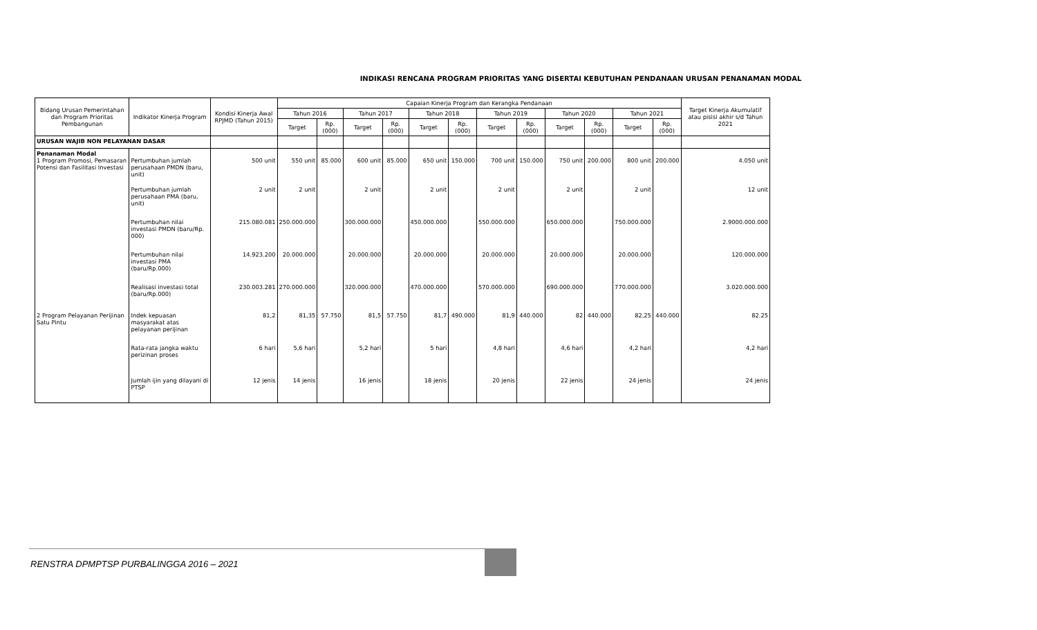INDIKASI RENCANA PROGRAM PRIORITAS YANG DISERTAI KEBUTUHAN PENDANAAN URUSAN PENANAMAN MODAL
| Bidang Urusan Pemerintahan dan Program Prioritas Pembangunan | Indikator Kinerja Program | Kondisi Kinerja Awal RPJMD (Tahun 2015) | Capaian Kinerja Program dan Kerangka Pendanaan | | | | | | | | | | | | Target Kinerja Akumulatif atau pisisi akhir s/d Tahun 2021 |
| --- | --- | --- | --- | --- | --- | --- | --- | --- | --- | --- | --- | --- | --- | --- | --- |
| | | | Tahun 2016 | | Tahun 2017 | | Tahun 2018 | | Tahun 2019 | | Tahun 2020 | | Tahun 2021 | | |
| | | | Target | Rp. (000) | Target | Rp. (000) | Target | Rp. (000) | Target | Rp. (000) | Target | Rp. (000) | Target | Rp. (000) | |
| URUSAN WAJIB NON PELAYANAN DASAR | | | | | | | | | | | | | | | |
| Penanaman Modal 1 Program Promosi, Pemasaran Potensi dan Fasilitasi Investasi | Pertumbuhan jumlah perusahaan PMDN (baru, unit) | 500 unit | 550 unit | 85.000 | 600 unit | 85.000 | 650 unit | 150.000 | 700 unit | 150.000 | 750 unit | 200.000 | 800 unit | 200.000 | 4.050 unit |
| | Pertumbuhan jumlah perusahaan PMA (baru, unit) | 2 unit | 2 unit | | 2 unit | | 2 unit | | 2 unit | | 2 unit | | 2 unit | | 12 unit |
| | Pertumbuhan nilai investasi PMDN (baru/Rp. 000) | 215.080.081 | 250.000.000 | | 300.000.000 | | 450.000.000 | | 550.000.000 | | 650.000.000 | | 750.000.000 | | 2.9000.000.000 |
| | Pertumbuhan nilai investasi PMA (baru/Rp.000) | 14.923.200 | 20.000.000 | | 20.000.000 | | 20.000.000 | | 20.000.000 | | 20.000.000 | | 20.000.000 | | 120.000.000 |
| | Realisasi investasi total (baru/Rp.000) | 230.003.281 | 270.000.000 | | 320.000.000 | | 470.000.000 | | 570.000.000 | | 690.000.000 | | 770.000.000 | | 3.020.000.000 |
| 2 Program Pelayanan Perijinan Satu Pintu | Indek kepuasan masyarakat atas pelayanan perijinan | 81,2 | 81,35 | 57.750 | 81,5 | 57.750 | 81,7 | 490.000 | 81,9 | 440.000 | 82 | 440.000 | 82,25 | 440.000 | 82.25 |
| | Rata-rata jangka waktu perizinan proses | 6 hari | 5,6 hari | | 5,2 hari | | 5 hari | | 4,8 hari | | 4,6 hari | | 4,2 hari | | 4,2 hari |
| | Jumlah ijin yang dilayani di PTSP | 12 jenis | 14 jenis | | 16 jenis | | 18 jenis | | 20 jenis | | 22 jenis | | 24 jenis | | 24 jenis |
RENSTRA DPMPTSP PURBALINGGA 2016 – 2021